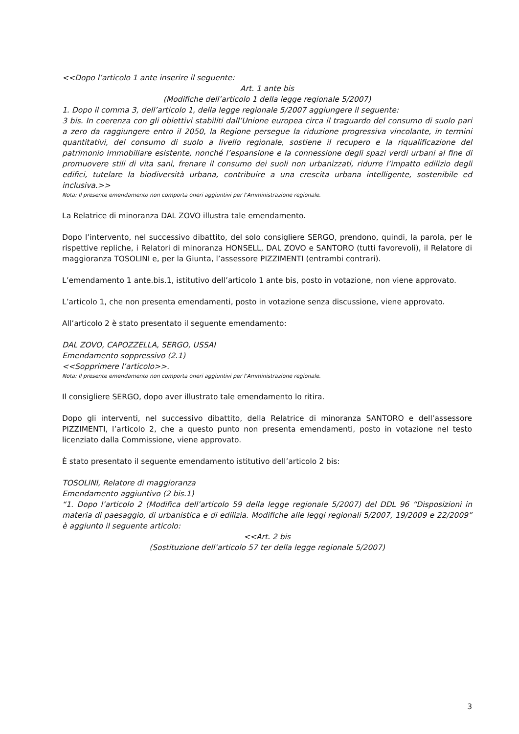<<Dopo l’articolo 1 ante inserire il seguente:
Art. 1 ante bis
(Modifiche dell’articolo 1 della legge regionale 5/2007)
1. Dopo il comma 3, dell’articolo 1, della legge regionale 5/2007 aggiungere il seguente:
3 bis. In coerenza con gli obiettivi stabiliti dall’Unione europea circa il traguardo del consumo di suolo pari a zero da raggiungere entro il 2050, la Regione persegue la riduzione progressiva vincolante, in termini quantitativi, del consumo di suolo a livello regionale, sostiene il recupero e la riqualificazione del patrimonio immobiliare esistente, nonché l’espansione e la connessione degli spazi verdi urbani al fine di promuovere stili di vita sani, frenare il consumo dei suoli non urbanizzati, ridurre l’impatto edilizio degli edifici, tutelare la biodiversità urbana, contribuire a una crescita urbana intelligente, sostenibile ed inclusiva.>>
Nota: Il presente emendamento non comporta oneri aggiuntivi per l’Amministrazione regionale.
La Relatrice di minoranza DAL ZOVO illustra tale emendamento.
Dopo l’intervento, nel successivo dibattito, del solo consigliere SERGO, prendono, quindi, la parola, per le rispettive repliche, i Relatori di minoranza HONSELL, DAL ZOVO e SANTORO (tutti favorevoli), il Relatore di maggioranza TOSOLINI e, per la Giunta, l’assessore PIZZIMENTI (entrambi contrari).
L’emendamento 1 ante.bis.1, istitutivo dell’articolo 1 ante bis, posto in votazione, non viene approvato.
L’articolo 1, che non presenta emendamenti, posto in votazione senza discussione, viene approvato.
All’articolo 2 è stato presentato il seguente emendamento:
DAL ZOVO, CAPOZZELLA, SERGO, USSAI
Emendamento soppressivo (2.1)
<<Sopprimere l’articolo>>.
Nota: Il presente emendamento non comporta oneri aggiuntivi per l’Amministrazione regionale.
Il consigliere SERGO, dopo aver illustrato tale emendamento lo ritira.
Dopo gli interventi, nel successivo dibattito, della Relatrice di minoranza SANTORO e dell’assessore PIZZIMENTI, l’articolo 2, che a questo punto non presenta emendamenti, posto in votazione nel testo licenziato dalla Commissione, viene approvato.
È stato presentato il seguente emendamento istitutivo dell’articolo 2 bis:
TOSOLINI, Relatore di maggioranza
Emendamento aggiuntivo (2 bis.1)
“1. Dopo l’articolo 2 (Modifica dell’articolo 59 della legge regionale 5/2007) del DDL 96 “Disposizioni in materia di paesaggio, di urbanistica e di edilizia. Modifiche alle leggi regionali 5/2007, 19/2009 e 22/2009” è aggiunto il seguente articolo:
<<Art. 2 bis
(Sostituzione dell’articolo 57 ter della legge regionale 5/2007)
3